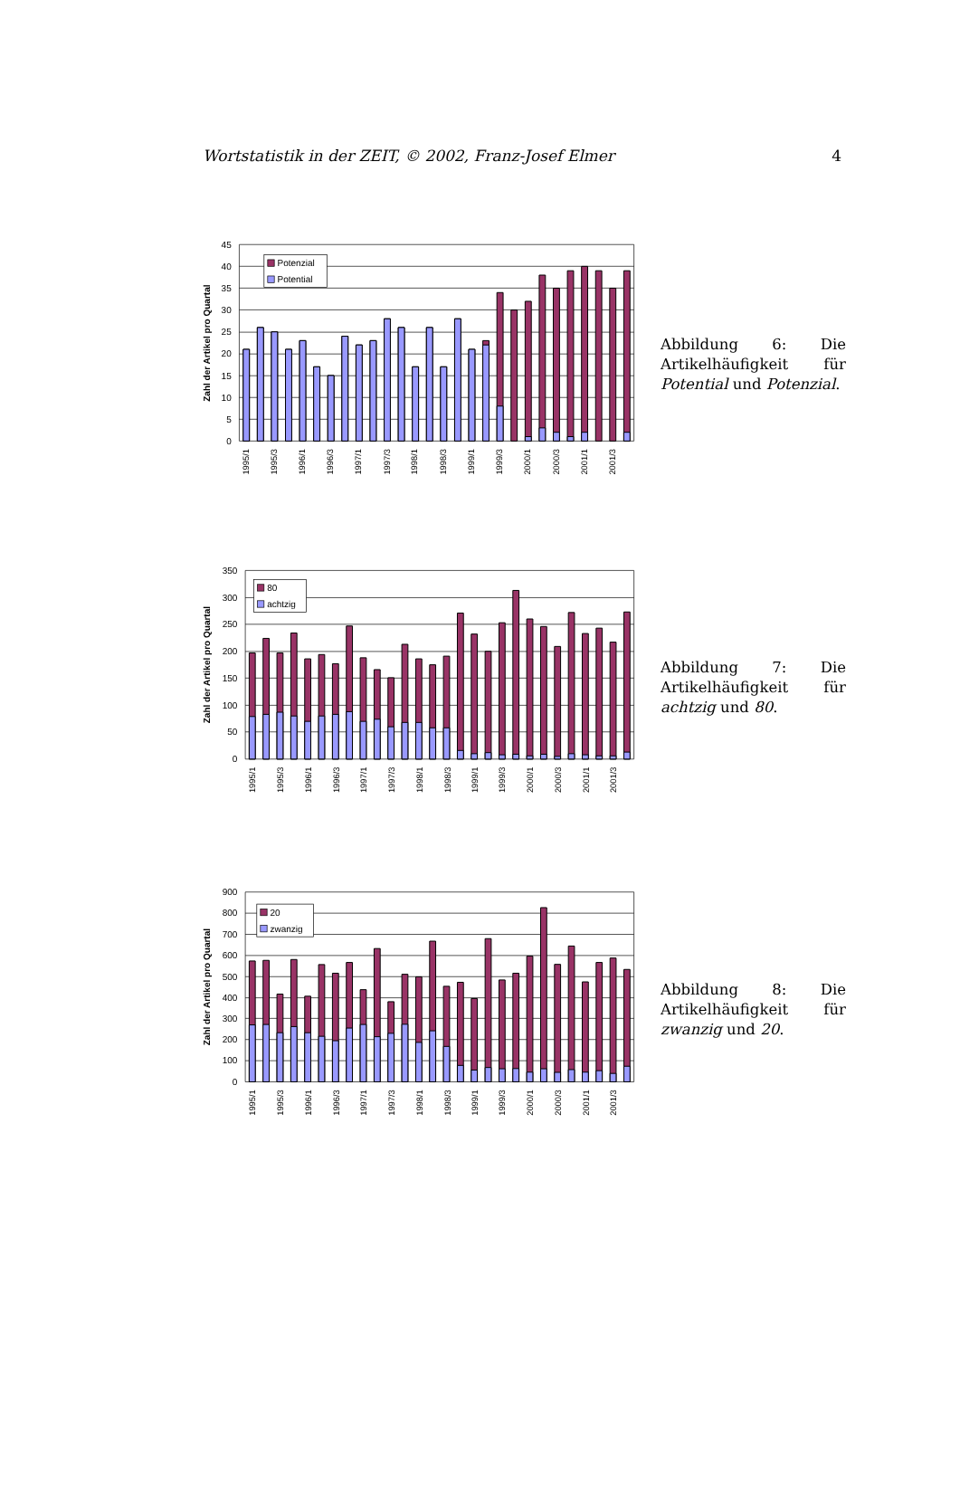Wortstatistik in der ZEIT, © 2002, Franz-Josef Elmer 4
45
40
35
30
25
20
15
10
5
0
Zahl der Artikel pro Quartal
Potenzial
Potential
1995/1
1995/3
1996/1
1996/3
1997/1
1997/3
1998/1
1998/3
1999/1
1999/3
2000/1
2000/3
2001/1
2001/3
Abbildung 6: Die Artikelhäufigkeit für Potential und Potenzial.
350
300
250
200
150
100
50
0
Zahl der Artikel pro Quartal
80
achtzig
1995/1
1995/3
1996/1
1996/3
1997/1
1997/3
1998/1
1998/3
1999/1
1999/3
2000/1
2000/3
2001/1
2001/3
Abbildung 7: Die Artikelhäufigkeit für achtzig und 80.
900
800
700
600
500
400
300
200
100
0
Zahl der Artikel pro Quartal
20
zwanzig
1995/1
1995/3
1996/1
1996/3
1997/1
1997/3
1998/1
1998/3
1999/1
1999/3
2000/1
2000/3
2001/1
2001/3
Abbildung 8: Die Artikelhäufigkeit für zwanzig und 20.